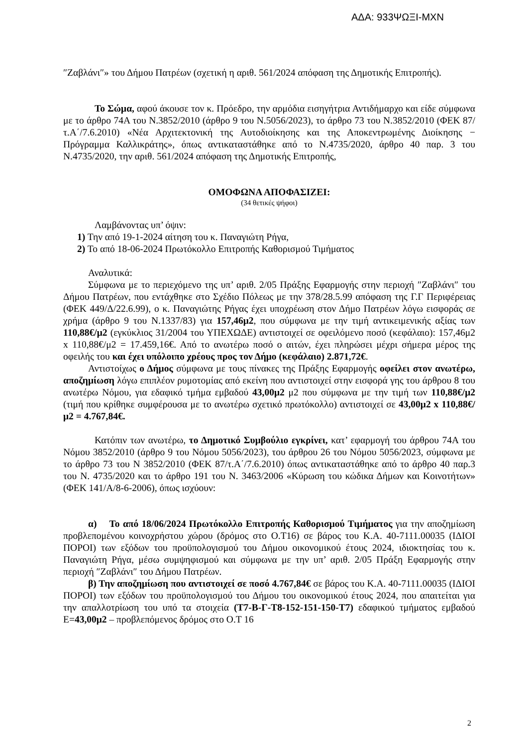ΑΔΑ: 933ΨΩΞΙ-ΜΧΝ
″Ζαβλάνι″» του Δήμου Πατρέων (σχετική η αριθ. 561/2024 απόφαση της Δημοτικής Επιτροπής).
Το Σώμα, αφού άκουσε τον κ. Πρόεδρο, την αρμόδια εισηγήτρια Αντιδήμαρχο και είδε σύμφωνα με το άρθρο 74Α του Ν.3852/2010 (άρθρο 9 του Ν.5056/2023), το άρθρο 73 του Ν.3852/2010 (ΦΕΚ 87/τ.Α΄/7.6.2010) «Νέα Αρχιτεκτονική της Αυτοδιοίκησης και της Αποκεντρωμένης Διοίκησης − Πρόγραμμα Καλλικράτης», όπως αντικαταστάθηκε από το Ν.4735/2020, άρθρο 40 παρ. 3 του Ν.4735/2020, την αριθ. 561/2024 απόφαση της Δημοτικής Επιτροπής,
ΟΜΟΦΩΝΑ ΑΠΟΦΑΣΙΖΕΙ:
(34 θετικές ψήφοι)
Λαμβάνοντας υπ’ όψιν:
1) Την από 19-1-2024 αίτηση του κ. Παναγιώτη Ρήγα,
2) Το από 18-06-2024 Πρωτόκολλο Επιτροπής Καθορισμού Τιμήματος
Αναλυτικά:
Σύμφωνα με το περιεχόμενο της υπ’ αριθ. 2/05 Πράξης Εφαρμογής στην περιοχή ″Ζαβλάνι″ του Δήμου Πατρέων, που εντάχθηκε στο Σχέδιο Πόλεως με την 378/28.5.99 απόφαση της Γ.Γ Περιφέρειας (ΦΕΚ 449/Δ/22.6.99), ο κ. Παναγιώτης Ρήγας έχει υποχρέωση στον Δήμο Πατρέων λόγω εισφοράς σε χρήμα (άρθρο 9 του Ν.1337/83) για 157,46μ2, που σύμφωνα με την τιμή αντικειμενικής αξίας των 110,88€/μ2 (εγκύκλιος 31/2004 του ΥΠΕΧΩΔΕ) αντιστοιχεί σε οφειλόμενο ποσό (κεφάλαιο): 157,46μ2 x 110,88€/μ2 = 17.459,16€. Από το ανωτέρω ποσό ο αιτών, έχει πληρώσει μέχρι σήμερα μέρος της οφειλής του και έχει υπόλοιπο χρέους προς τον Δήμο (κεφάλαιο) 2.871,72€.
Αντιστοίχως ο Δήμος σύμφωνα με τους πίνακες της Πράξης Εφαρμογής οφείλει στον ανωτέρω, αποζημίωση λόγω επιπλέον ρυμοτομίας από εκείνη που αντιστοιχεί στην εισφορά γης του άρθρου 8 του ανωτέρω Νόμου, για εδαφικό τμήμα εμβαδού 43,00μ2 μ2 που σύμφωνα με την τιμή των 110,88€/μ2 (τιμή που κρίθηκε συμφέρουσα με το ανωτέρω σχετικό πρωτόκολλο) αντιστοιχεί σε 43,00μ2 x 110,88€/μ2 = 4.767,84€.
Κατόπιν των ανωτέρω, το Δημοτικό Συμβούλιο εγκρίνει, κατ’ εφαρμογή του άρθρου 74Α του Νόμου 3852/2010 (άρθρο 9 του Νόμου 5056/2023), του άρθρου 26 του Νόμου 5056/2023, σύμφωνα με το άρθρο 73 του Ν 3852/2010 (ΦΕΚ 87/τ.Α΄/7.6.2010) όπως αντικαταστάθηκε από το άρθρο 40 παρ.3 του Ν. 4735/2020 και το άρθρο 191 του Ν. 3463/2006 «Κύρωση του κώδικα Δήμων και Κοινοτήτων» (ΦΕΚ 141/Α/8-6-2006), όπως ισχύουν:
α) Το από 18/06/2024 Πρωτόκολλο Επιτροπής Καθορισμού Τιμήματος για την αποζημίωση προβλεπομένου κοινοχρήστου χώρου (δρόμος στο Ο.Τ16) σε βάρος του Κ.Α. 40-7111.00035 (ΙΔΙΟΙ ΠΟΡΟΙ) των εξόδων του προϋπολογισμού του Δήμου οικονομικού έτους 2024, ιδιοκτησίας του κ. Παναγιώτη Ρήγα, μέσω συμψηφισμού και σύμφωνα με την υπ’ αριθ. 2/05 Πράξη Εφαρμογής στην περιοχή ″Ζαβλάνι″ του Δήμου Πατρέων.
β) Την αποζημίωση που αντιστοιχεί σε ποσό 4.767,84€ σε βάρος του Κ.Α. 40-7111.00035 (ΙΔΙΟΙ ΠΟΡΟΙ) των εξόδων του προϋπολογισμού του Δήμου του οικονομικού έτους 2024, που απαιτείται για την απαλλοτρίωση του υπό τα στοιχεία (Τ7-Β-Γ-Τ8-152-151-150-Τ7) εδαφικού τμήματος εμβαδού Ε=43,00μ2 – προβλεπόμενος δρόμος στο Ο.Τ 16
2